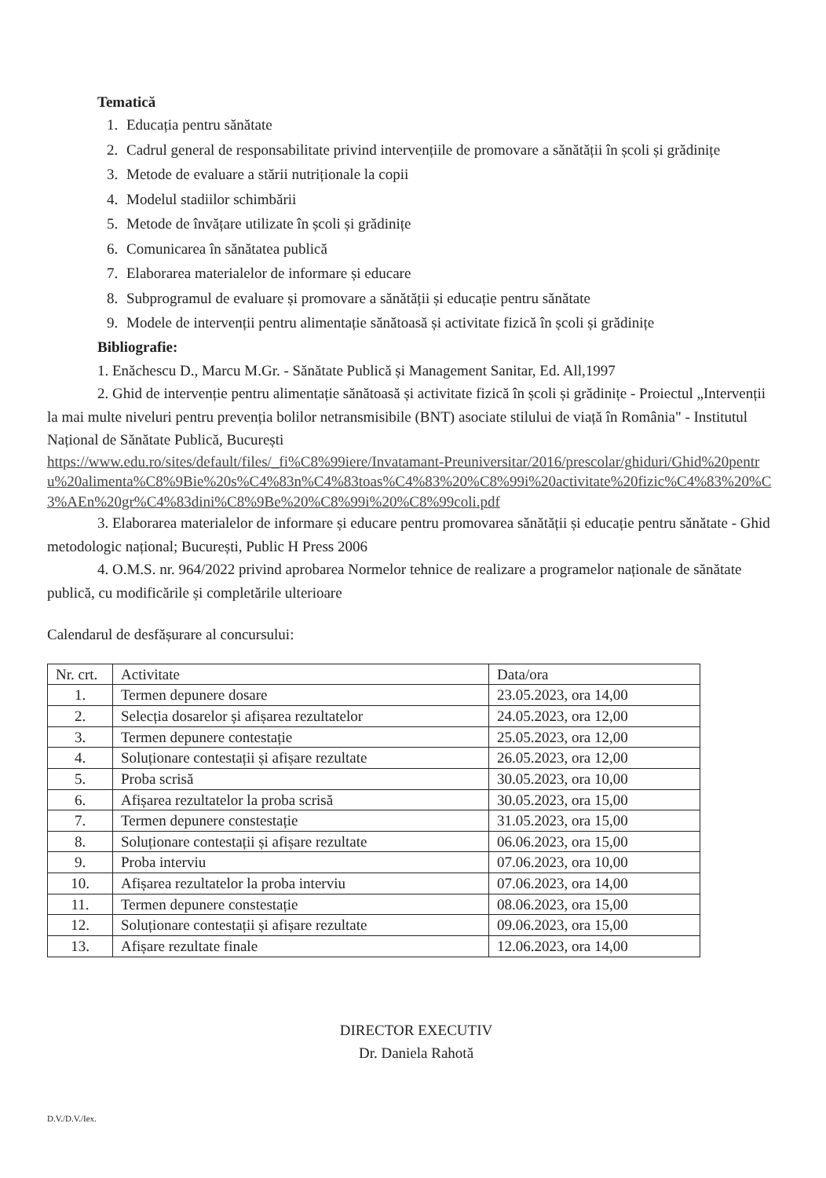Tematică
1. Educația pentru sănătate
2. Cadrul general de responsabilitate privind intervențiile de promovare a sănătății în școli și grădinițe
3. Metode de evaluare a stării nutriționale la copii
4. Modelul stadiilor schimbării
5. Metode de învățare utilizate în școli și grădinițe
6. Comunicarea în sănătatea publică
7. Elaborarea materialelor de informare și educare
8. Subprogramul de evaluare și promovare a sănătății și educație pentru sănătate
9. Modele de intervenții pentru alimentație sănătoasă și activitate fizică în școli și grădinițe
Bibliografie:
1. Enăchescu D., Marcu M.Gr. - Sănătate Publică și Management Sanitar, Ed. All,1997
2. Ghid de intervenție pentru alimentație sănătoasă și activitate fizică în școli și grădinițe - Proiectul „Intervenții la mai multe niveluri pentru prevenția bolilor netransmisibile (BNT) asociate stilului de viață în România" - Institutul Național de Sănătate Publică, București
https://www.edu.ro/sites/default/files/_fi%C8%99iere/Invatamant-Preuniversitar/2016/prescolar/ghiduri/Ghid%20pentru%20alimenta%C8%9Bie%20s%C4%83n%C4%83toas%C4%83%20%C8%99i%20activitate%20fizic%C4%83%20%C3%AEn%20gr%C4%83dini%C8%9Be%20%C8%99i%20%C8%99coli.pdf
3. Elaborarea materialelor de informare și educare pentru promovarea sănătății și educație pentru sănătate - Ghid metodologic național; București, Public H Press 2006
4. O.M.S. nr. 964/2022 privind aprobarea Normelor tehnice de realizare a programelor naționale de sănătate publică, cu modificările și completările ulterioare
Calendarul de desfășurare al concursului:
| Nr. crt. | Activitate | Data/ora |
| 1. | Termen depunere dosare | 23.05.2023, ora 14,00 |
| 2. | Selecția dosarelor și afișarea rezultatelor | 24.05.2023, ora 12,00 |
| 3. | Termen depunere contestație | 25.05.2023, ora 12,00 |
| 4. | Soluționare contestații și afișare rezultate | 26.05.2023, ora 12,00 |
| 5. | Proba scrisă | 30.05.2023, ora 10,00 |
| 6. | Afișarea rezultatelor la proba scrisă | 30.05.2023, ora 15,00 |
| 7. | Termen depunere constestație | 31.05.2023, ora 15,00 |
| 8. | Soluționare contestații și afișare rezultate | 06.06.2023, ora 15,00 |
| 9. | Proba interviu | 07.06.2023, ora 10,00 |
| 10. | Afișarea rezultatelor la proba interviu | 07.06.2023, ora 14,00 |
| 11. | Termen depunere constestație | 08.06.2023, ora 15,00 |
| 12. | Soluționare contestații și afișare rezultate | 09.06.2023, ora 15,00 |
| 13. | Afișare rezultate finale | 12.06.2023, ora 14,00 |
DIRECTOR EXECUTIV
Dr. Daniela Rahotă
D.V./D.V./Iex.